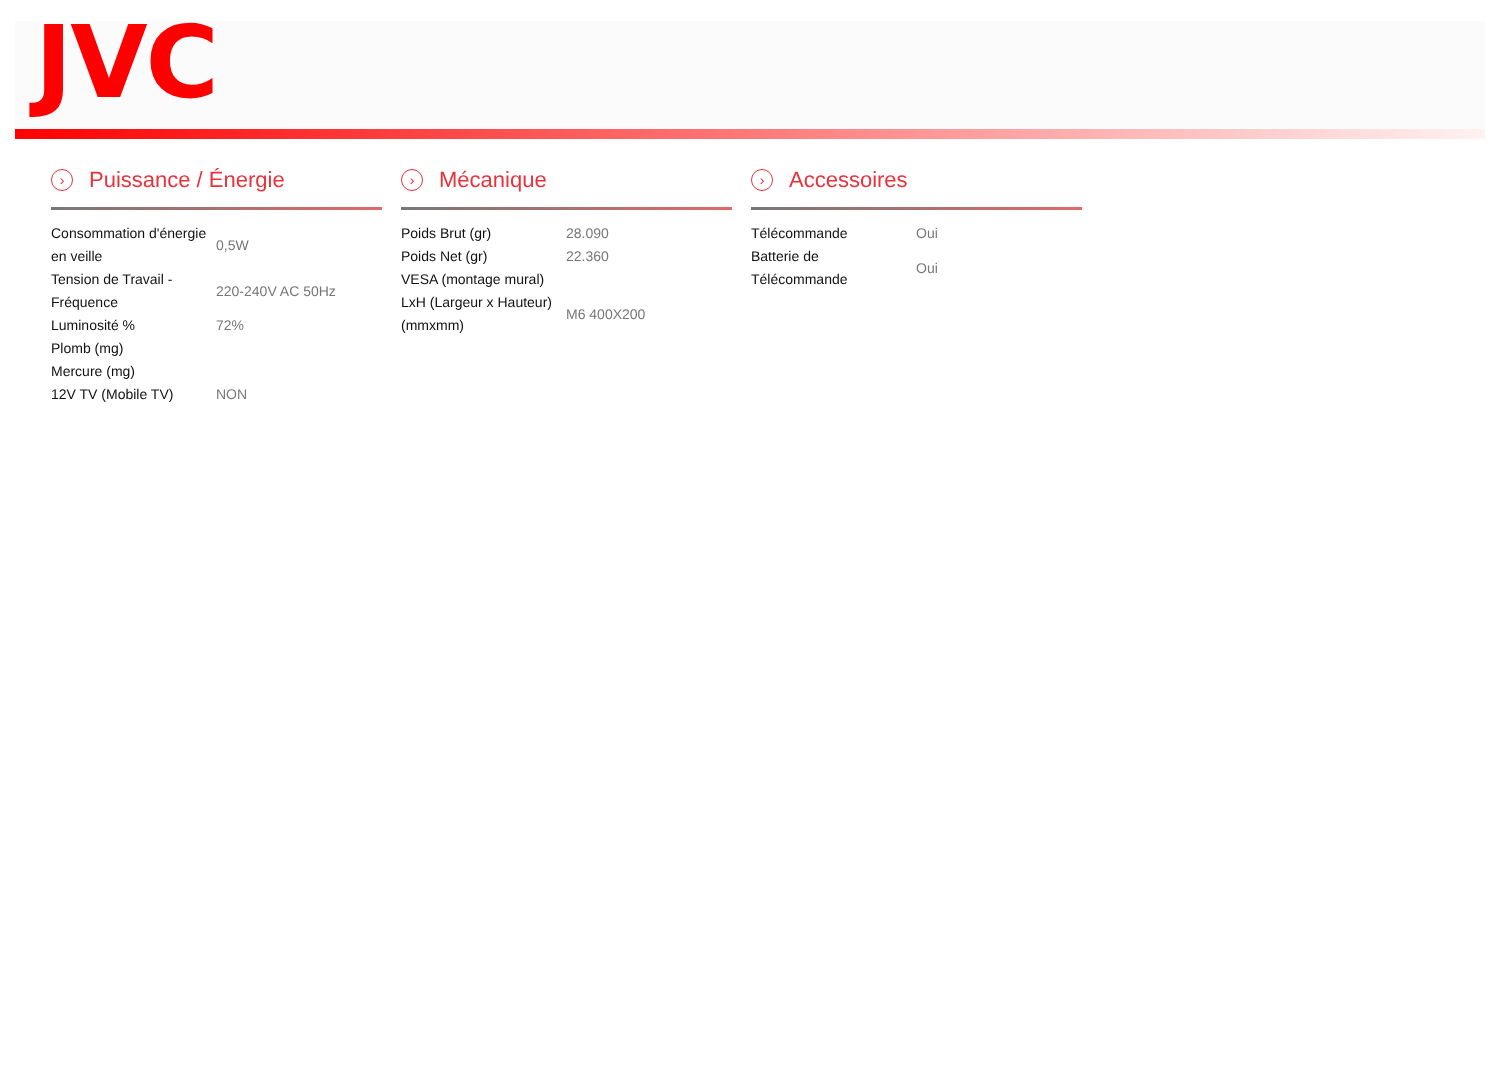JVC
› Puissance / Énergie
| Consommation d'énergie en veille | 0,5W |
| Tension de Travail - Fréquence | 220-240V AC 50Hz |
| Luminosité % | 72% |
| Plomb (mg) | |
| Mercure (mg) | |
| 12V TV (Mobile TV) | NON |
› Mécanique
| Poids Brut (gr) | 28.090 |
| Poids Net (gr) | 22.360 |
| VESA (montage mural) | |
| LxH (Largeur x Hauteur) (mmxmm) | M6 400X200 |
› Accessoires
| Télécommande | Oui |
| Batterie de Télécommande | Oui |